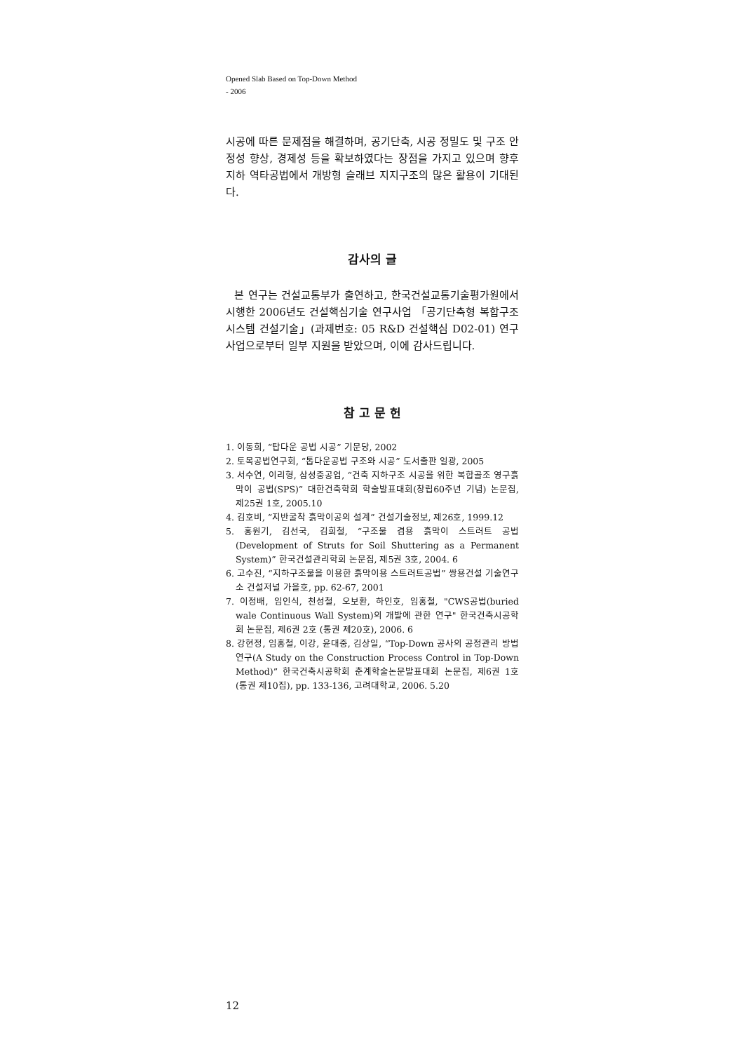Opened Slab Based on Top-Down Method
- 2006
시공에 따른 문제점을 해결하며, 공기단축, 시공 정밀도 및 구조 안정성 향상, 경제성 등을 확보하였다는 장점을 가지고 있으며 향후 지하 역타공법에서 개방형 슬래브 지지구조의 많은 활용이 기대된다.
감사의 글
본 연구는 건설교통부가 출연하고, 한국건설교통기술평가원에서 시행한 2006년도 건설핵심기술 연구사업 「공기단축형 복합구조시스템 건설기술」(과제번호: 05 R&D 건설핵심 D02-01) 연구사업으로부터 일부 지원을 받았으며, 이에 감사드립니다.
참 고 문 헌
1. 이동희, “탑다운 공법 시공” 기문당, 2002
2. 토목공법연구회, “톱다운공법 구조와 시공” 도서출판 일광, 2005
3. 서수연, 이리형, 삼성중공업, “건축 지하구조 시공을 위한 복합골조 영구흙막이 공법(SPS)” 대한건축학회 학술발표대회(창립60주년 기념) 논문집, 제25권 1호, 2005.10
4. 김호비, “지반굴착 흙막이공의 설계” 건설기술정보, 제26호, 1999.12
5. 홍원기, 김선국, 김희철, “구조물 겸용 흙막이 스트러트 공법(Development of Struts for Soil Shuttering as a Permanent System)” 한국건설관리학회 논문집, 제5권 3호, 2004. 6
6. 고수진, “지하구조물을 이용한 흙막이용 스트러트공법” 쌍용건설 기술연구소 건설저널 가을호, pp. 62-67, 2001
7. 이정배, 임인식, 천성철, 오보환, 하인호, 임홍철, "CWS공법(buried wale Continuous Wall System)의 개발에 관한 연구" 한국건축시공학회 논문집, 제6권 2호 (통권 제20호), 2006. 6
8. 강현정, 임홍철, 이강, 윤대중, 김상일, “Top-Down 공사의 공정관리 방법연구(A Study on the Construction Process Control in Top-Down Method)” 한국건축시공학회 춘계학술논문발표대회 논문집, 제6권 1호 (통권 제10집), pp. 133-136, 고려대학교, 2006. 5.20
12